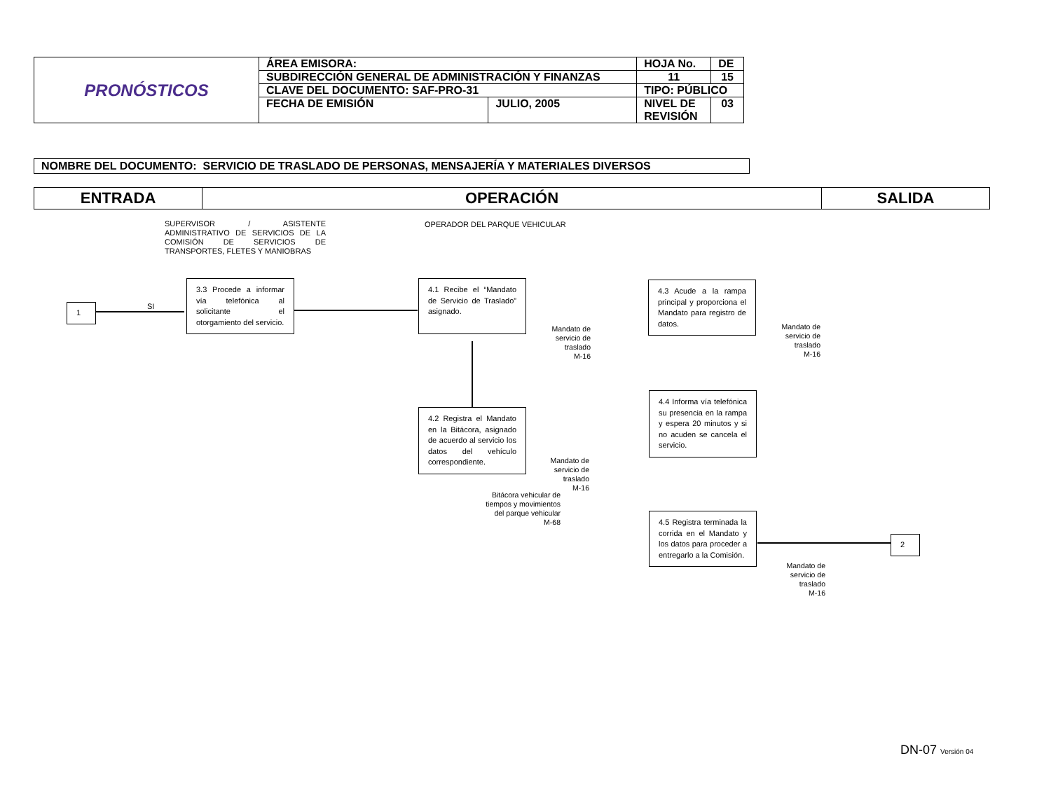| PRONÓSTICOS | ÁREA EMISORA: | | HOJA No. | DE |
| | SUBDIRECCIÓN GENERAL DE ADMINISTRACIÓN Y FINANZAS | | 11 | 15 |
| | CLAVE DEL DOCUMENTO: SAF-PRO-31 | | TIPO: PÚBLICO | |
| | FECHA DE EMISIÓN | JULIO, 2005 | NIVEL DE REVISIÓN | 03 |
NOMBRE DEL DOCUMENTO: SERVICIO DE TRASLADO DE PERSONAS, MENSAJERÍA Y MATERIALES DIVERSOS
| ENTRADA | OPERACIÓN | SALIDA |
SUPERVISOR / ASISTENTE ADMINISTRATIVO DE SERVICIOS DE LA COMISIÓN DE SERVICIOS DE TRANSPORTES, FLETES Y MANIOBRAS
OPERADOR DEL PARQUE VEHICULAR
1 SI
3.3 Procede a informar vía telefónica al solicitante el otorgamiento del servicio.
4.1 Recibe el “Mandato de Servicio de Traslado” asignado.
Mandato de
servicio de
traslado
M-16
4.2 Registra el Mandato en la Bitácora, asignado de acuerdo al servicio los datos del vehículo correspondiente.
Mandato de
servicio de
traslado
M-16
Bitácora vehicular de
tiempos y movimientos
del parque vehicular
M-68
4.3 Acude a la rampa principal y proporciona el Mandato para registro de datos.
Mandato de
servicio de
traslado
M-16
4.4 Informa vía telefónica su presencia en la rampa y espera 20 minutos y si no acuden se cancela el servicio.
4.5 Registra terminada la corrida en el Mandato y los datos para proceder a entregarlo a la Comisión.
Mandato de
servicio de
traslado
M-16
2
DN-07 Versión 04